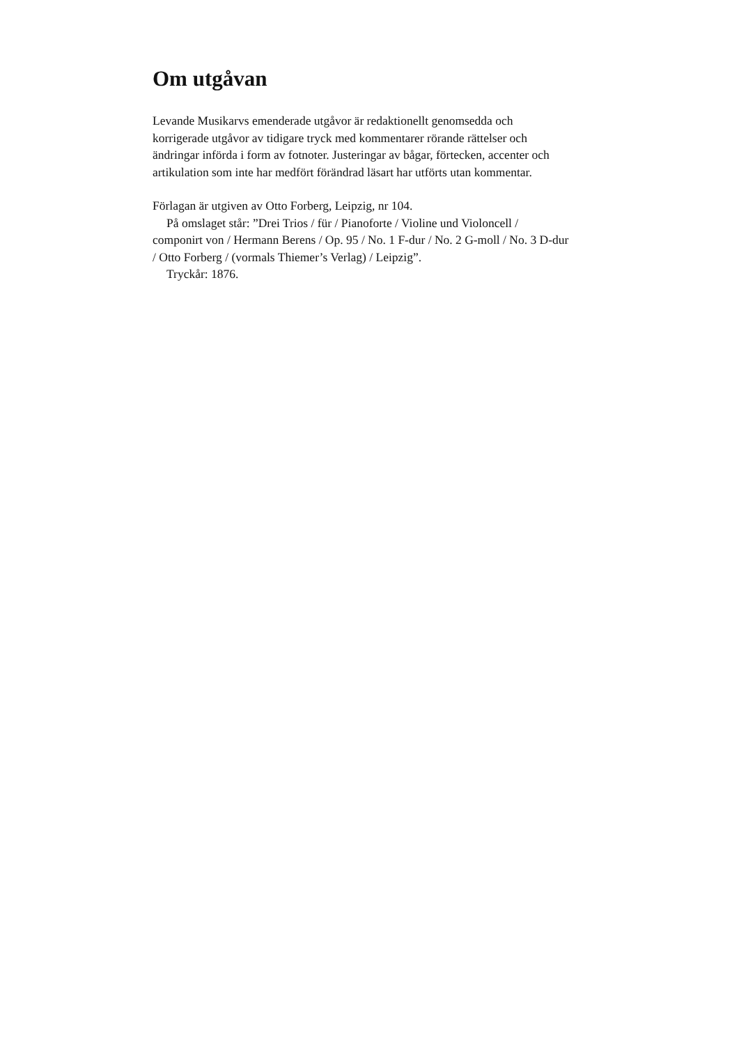Om utgåvan
Levande Musikarvs emenderade utgåvor är redaktionellt genomsedda och korrigerade utgåvor av tidigare tryck med kommentarer rörande rättelser och ändringar införda i form av fotnoter. Justeringar av bågar, förtecken, accenter och artikulation som inte har medfört förändrad läsart har utförts utan kommentar.
Förlagan är utgiven av Otto Forberg, Leipzig, nr 104.
På omslaget står: ”Drei Trios / für / Pianoforte / Violine und Violoncell / componirt von / Hermann Berens / Op. 95 / No. 1 F-dur / No. 2 G-moll / No. 3 D-dur / Otto Forberg / (vormals Thiemer’s Verlag) / Leipzig”.
Tryckår: 1876.